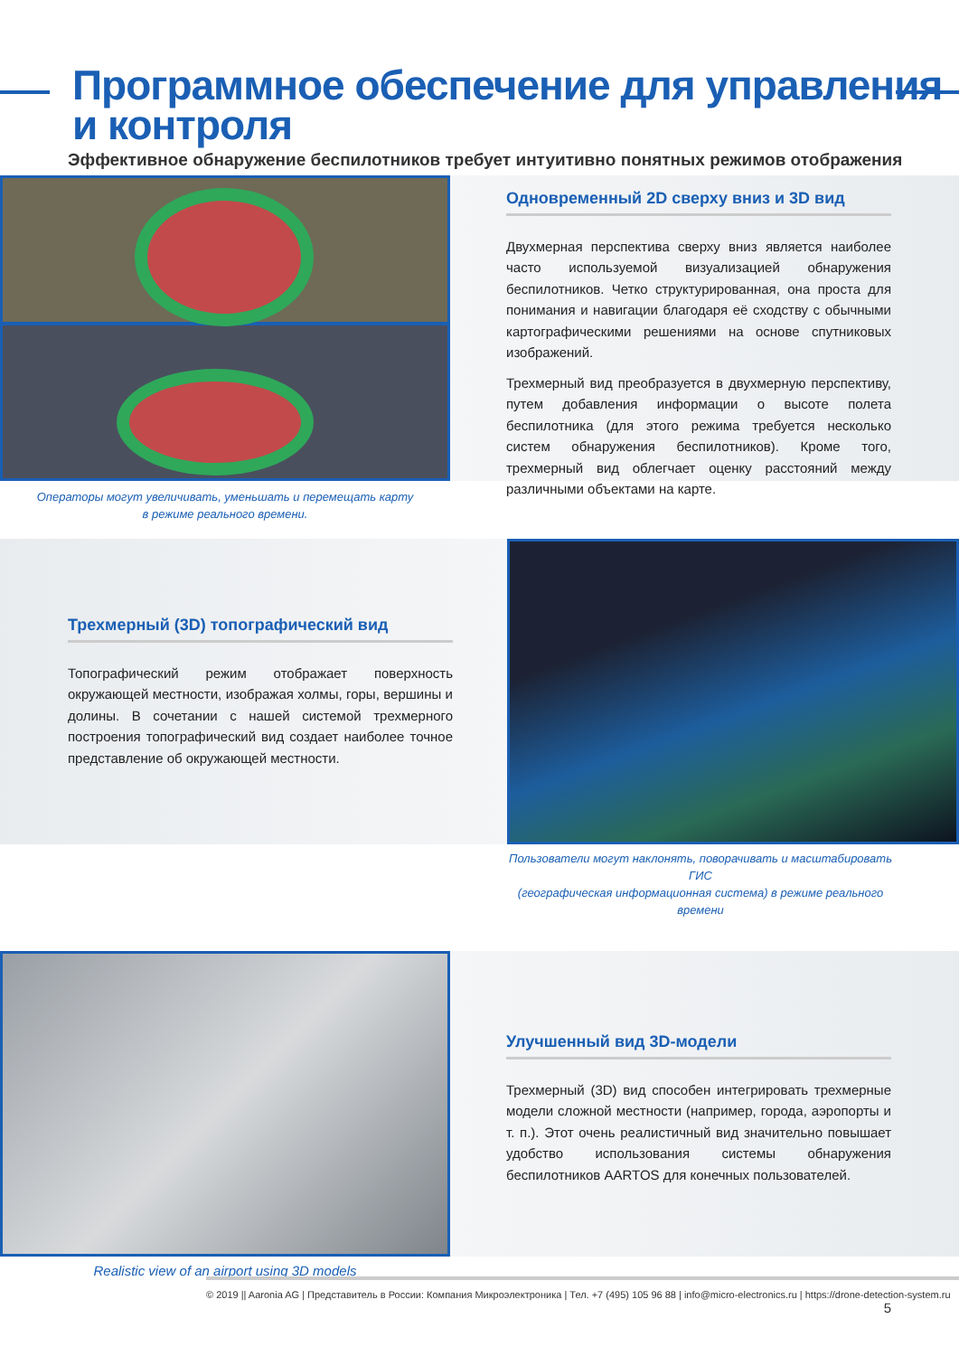Программное обеспечение для управления
и контроля
Эффективное обнаружение беспилотников требует интуитивно понятных режимов отображения
Одновременный 2D сверху вниз и 3D вид
Двухмерная перспектива сверху вниз является наиболее часто используемой визуализацией обнаружения беспилотников. Четко структурированная, она проста для понимания и навигации благодаря её сходству с обычными картографическими решениями на основе спутниковых изображений.
Трехмерный вид преобразуется в двухмерную перспективу, путем добавления информации о высоте полета беспилотника (для этого режима требуется несколько систем обнаружения беспилотников). Кроме того, трехмерный вид облегчает оценку расстояний между различными объектами на карте.
Операторы могут увеличивать, уменьшать и перемещать карту
в режиме реального времени.
Трехмерный (3D) топографический вид
Топографический режим отображает поверхность окружающей местности, изображая холмы, горы, вершины и долины. В сочетании с нашей системой трехмерного построения топографический вид создает наиболее точное представление об окружающей местности.
Пользователи могут наклонять, поворачивать и масштабировать ГИС
(географическая информационная система) в режиме реального времени
Улучшенный вид 3D-модели
Трехмерный (3D) вид способен интегрировать трехмерные модели сложной местности (например, города, аэропорты и т. п.). Этот очень реалистичный вид значительно повышает удобство использования системы обнаружения беспилотников AARTOS для конечных пользователей.
Realistic view of an airport using 3D models
© 2019 || Aaronia AG | Представитель в России: Компания Микроэлектроника | Тел. +7 (495) 105 96 88 | info@micro-electronics.ru | https://drone-detection-system.ru 5